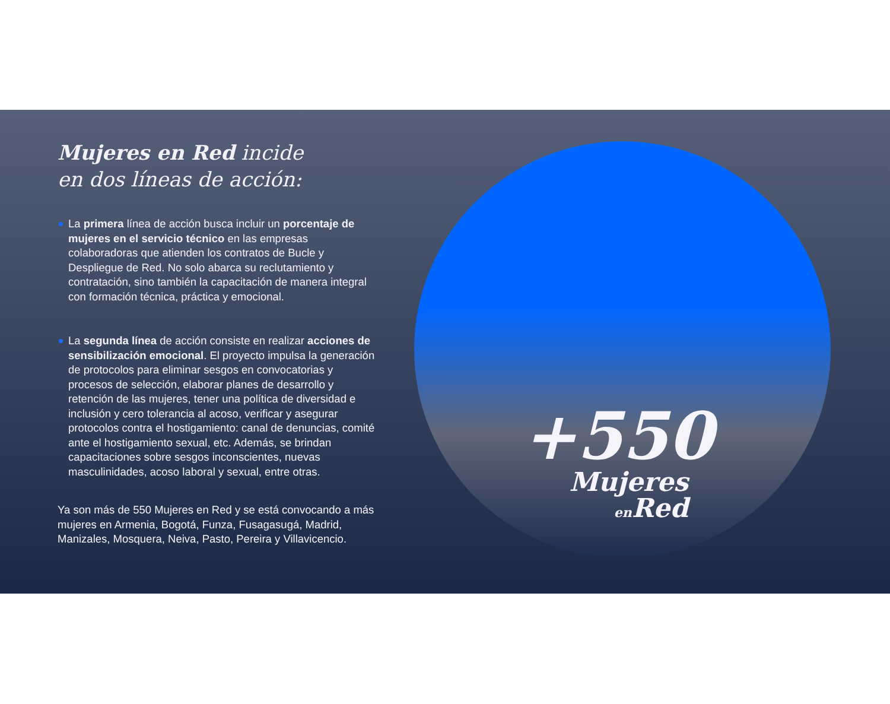Mujeres en Red incide
en dos líneas de acción:
La primera línea de acción busca incluir un porcentaje de mujeres en el servicio técnico en las empresas colaboradoras que atienden los contratos de Bucle y Despliegue de Red. No solo abarca su reclutamiento y contratación, sino también la capacitación de manera integral con formación técnica, práctica y emocional.
La segunda línea de acción consiste en realizar acciones de sensibilización emocional. El proyecto impulsa la generación de protocolos para eliminar sesgos en convocatorias y procesos de selección, elaborar planes de desarrollo y retención de las mujeres, tener una política de diversidad e inclusión y cero tolerancia al acoso, verificar y asegurar protocolos contra el hostigamiento: canal de denuncias, comité ante el hostigamiento sexual, etc. Además, se brindan capacitaciones sobre sesgos inconscientes, nuevas masculinidades, acoso laboral y sexual, entre otras.
Ya son más de 550 Mujeres en Red y se está convocando a más mujeres en Armenia, Bogotá, Funza, Fusagasugá, Madrid, Manizales, Mosquera, Neiva, Pasto, Pereira y Villavicencio.
+550
Mujeres
en Red